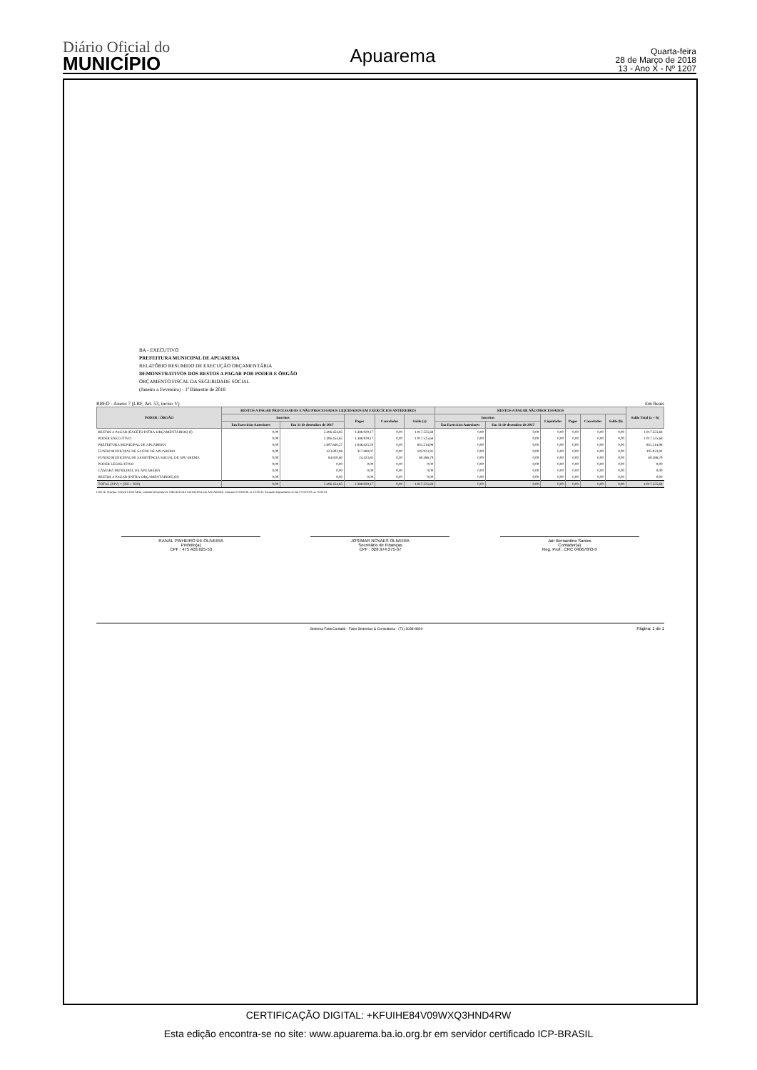Diário Oficial do
MUNICÍPIO
Apuarema
Quarta-feira
28 de Março de 2018
13 - Ano X - Nº 1207
BA - EXECUTIVO
PREFEITURA MUNICIPAL DE APUAREMA
RELATÓRIO RESUMIDO DE EXECUÇÃO ORÇAMENTÁRIA
DEMONSTRATIVOS DOS RESTOS A PAGAR POR PODER E ÓRGÃO
ORÇAMENTO FISCAL DA SEGURIDADE SOCIAL
(Janeiro a Fevereiro) - 1º Bimestre de 2018
RREO - Anexo 7 (LRF, Art. 53, inciso V) Em Reais
| PODER / ÓRGÃO | RESTOS A PAGAR PROCESSADOS E NÃO PROCESSADOS LIQUIDADOS EM EXERCÍCIOS ANTERIORES | | | | | RESTOS A PAGAR NÃO PROCESSADOS | | | | | | Saldo Total (a + b) |
| --- | --- | --- | --- | --- | --- | --- | --- | --- | --- | --- | --- | --- |
| | Inscritos | | Pagos | Cancelados | Saldo (a) | Inscritos | | Liquidados | Pagos | Cancelados | Saldo (b) | |
| | Em Exercícios Anteriores | Em 31 de dezembro de 2017 | | | | Em Exercícios Anteriores | Em 31 de dezembro de 2017 | | | | | |
| RESTOS A PAGAR (EXCETO INTRA-ORÇAMENTÁRIOS) (I) | 0,00 | 2.406.454,85 | 1.388.929,17 | 0,00 | 1.017.525,68 | 0,00 | 0,00 | 0,00 | 0,00 | 0,00 | 0,00 | 1.017.525,68 |
| PODER EXECUTIVO | 0,00 | 2.406.454,85 | 1.388.929,17 | 0,00 | 1.017.525,68 | 0,00 | 0,00 | 0,00 | 0,00 | 0,00 | 0,00 | 1.017.525,68 |
| PREFEITURA MUNICIPAL DE APUAREMA | 0,00 | 1.897.840,27 | 1.046.625,29 | 0,00 | 851.214,98 | 0,00 | 0,00 | 0,00 | 0,00 | 0,00 | 0,00 | 851.214,98 |
| FUNDO MUNICIPAL DE SAÚDE DE APUAREMA | 0,00 | 423.803,98 | 317.880,07 | 0,00 | 105.923,91 | 0,00 | 0,00 | 0,00 | 0,00 | 0,00 | 0,00 | 105.923,91 |
| FUNDO MUNICIPAL DE ASSISTÊNCIA SOCIAL DE APUAREMA | 0,00 | 84.810,60 | 24.423,81 | 0,00 | 60.386,79 | 0,00 | 0,00 | 0,00 | 0,00 | 0,00 | 0,00 | 60.386,79 |
| PODER LEGISLATIVO | 0,00 | 0,00 | 0,00 | 0,00 | 0,00 | 0,00 | 0,00 | 0,00 | 0,00 | 0,00 | 0,00 | 0,00 |
| CÂMARA MUNICIPAL DE APUAREMA | 0,00 | 0,00 | 0,00 | 0,00 | 0,00 | 0,00 | 0,00 | 0,00 | 0,00 | 0,00 | 0,00 | 0,00 |
| RESTOS A PAGAR (INTRA-ORÇAMENTÁRIOS) (II) | 0,00 | 0,00 | 0,00 | 0,00 | 0,00 | 0,00 | 0,00 | 0,00 | 0,00 | 0,00 | 0,00 | 0,00 |
| TOTAL (XIV) = (XII + XIII) | 0,00 | 2.406.454,85 | 1.388.929,17 | 0,00 | 1.017.525,68 | 0,00 | 0,00 | 0,00 | 0,00 | 0,00 | 0,00 | 1.017.525,68 |
FONTE: Sistema: FATOR CONTÁBIL, Unidade Responsável: PREFEITURA MUNICIPAL DE APUAREMA, Emissão:27/03/2018, às 10:08:33, Assinado Digitalmente no dia 27/03/2018, às 10:08:33.
RAIVAL PINHEIRO DE OLIVEIRA
Prefeito(a)
CPF : 475.403.625-53
JOSIMAR NOVAES OLIVEIRA
Secretário de Finanças
CPF : 028.974.375-37
Jair Bernardino Santos
Contador(a)
Reg. Prof.: CRC 040678/O-9
Sistema FatorContabil - Fator Sistemas & Consultoria - (71) 3038-8800 Página: 1 de 1
CERTIFICAÇÃO DIGITAL: +KFUIHE84V09WXQ3HND4RW
Esta edição encontra-se no site: www.apuarema.ba.io.org.br em servidor certificado ICP-BRASIL